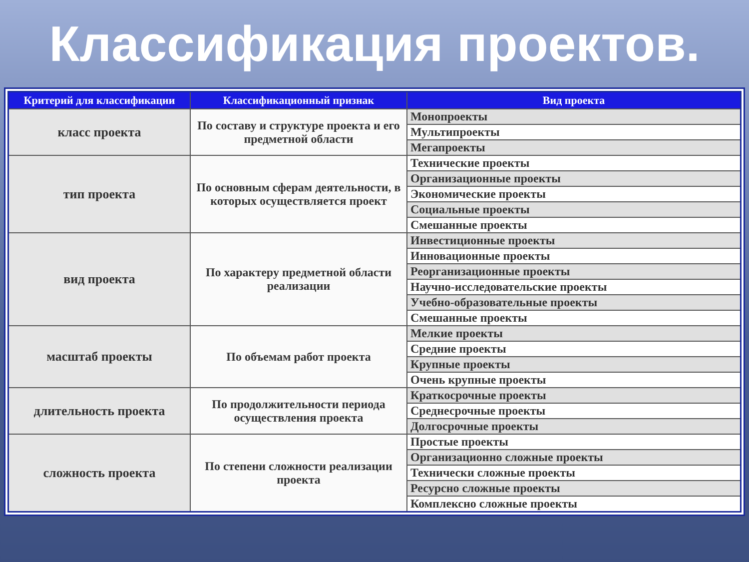Классификация проектов.
| Критерий для классификации | Классификационный признак | Вид проекта |
| --- | --- | --- |
| класс проекта | По составу и структуре проекта и его предметной области | Монопроекты |
| | | Мультипроекты |
| | | Мегапроекты |
| тип проекта | По основным сферам деятельности, в которых осуществляется проект | Технические проекты |
| | | Организационные проекты |
| | | Экономические проекты |
| | | Социальные проекты |
| | | Смешанные проекты |
| вид проекта | По характеру предметной области реализации | Инвестиционные проекты |
| | | Инновационные проекты |
| | | Реорганизационные проекты |
| | | Научно-исследовательские проекты |
| | | Учебно-образовательные проекты |
| | | Смешанные проекты |
| масштаб проекты | По объемам работ проекта | Мелкие проекты |
| | | Средние проекты |
| | | Крупные проекты |
| | | Очень крупные проекты |
| длительность проекта | По продолжительности периода осуществления проекта | Краткосрочные проекты |
| | | Среднесрочные проекты |
| | | Долгосрочные проекты |
| сложность проекта | По степени сложности реализации проекта | Простые проекты |
| | | Организационно сложные проекты |
| | | Технически сложные проекты |
| | | Ресурсно сложные проекты |
| | | Комплексно сложные проекты |